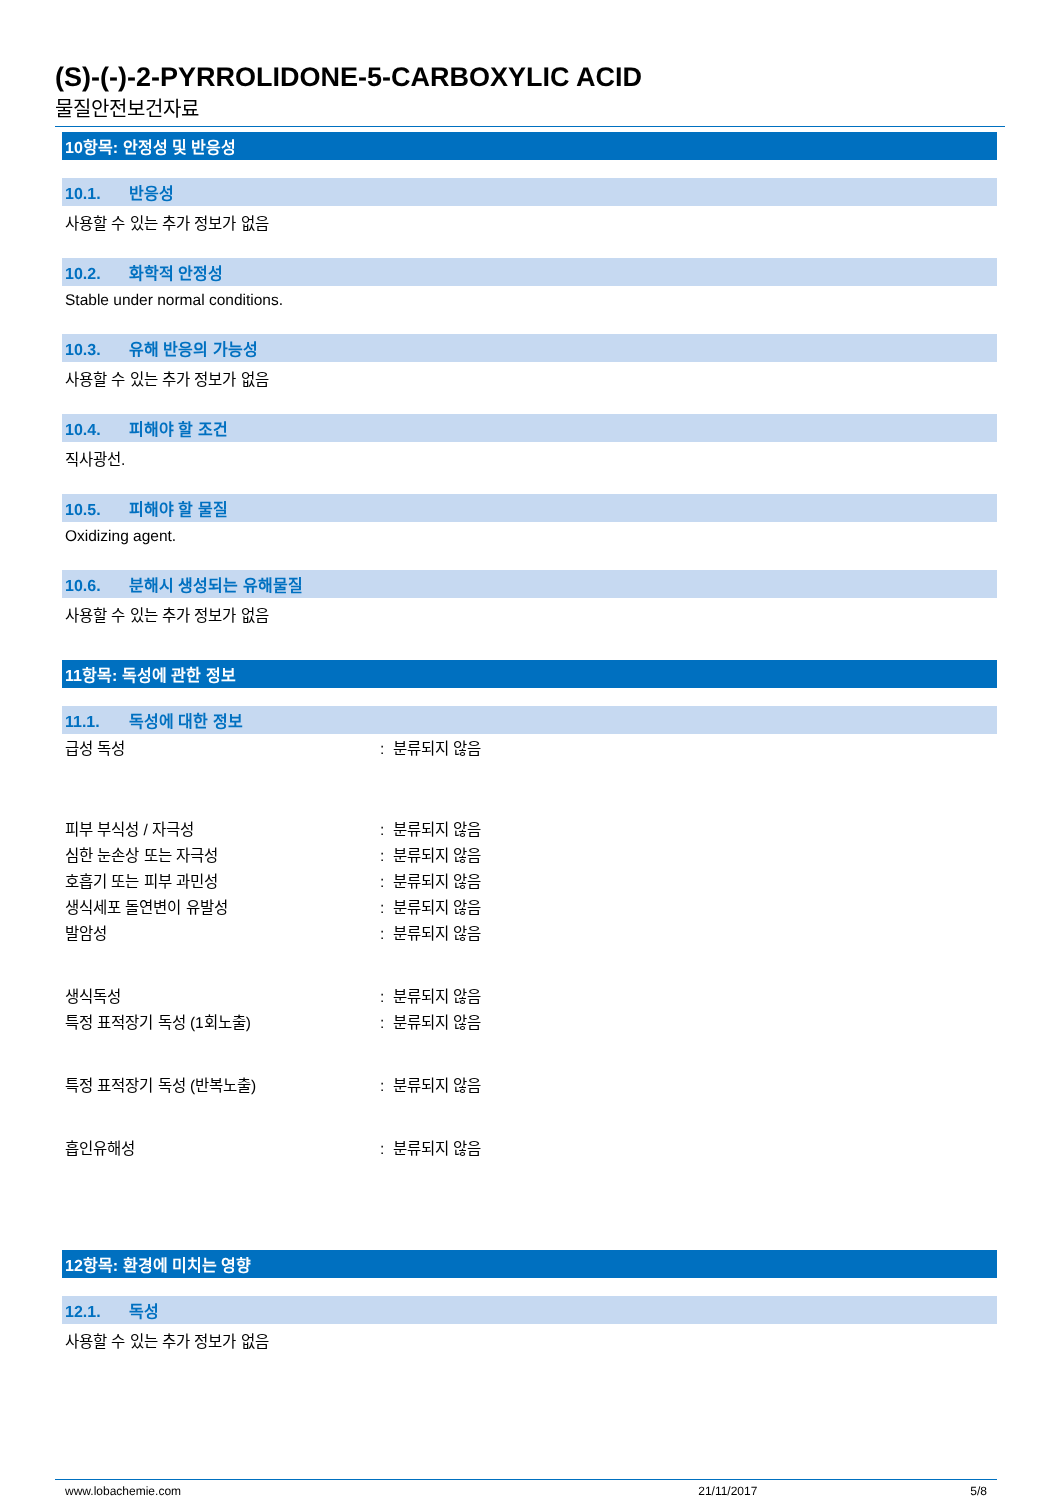(S)-(-)-2-PYRROLIDONE-5-CARBOXYLIC ACID
물질안전보건자료
10항목: 안정성 및 반응성
10.1. 반응성
사용할 수 있는 추가 정보가 없음
10.2. 화학적 안정성
Stable under normal conditions.
10.3. 유해 반응의 가능성
사용할 수 있는 추가 정보가 없음
10.4. 피해야 할 조건
직사광선.
10.5. 피해야 할 물질
Oxidizing agent.
10.6. 분해시 생성되는 유해물질
사용할 수 있는 추가 정보가 없음
11항목: 독성에 관한 정보
11.1. 독성에 대한 정보
급성 독성 : 분류되지 않음
피부 부식성 / 자극성 : 분류되지 않음
심한 눈손상 또는 자극성 : 분류되지 않음
호흡기 또는 피부 과민성 : 분류되지 않음
생식세포 돌연변이 유발성 : 분류되지 않음
발암성 : 분류되지 않음
생식독성 : 분류되지 않음
특정 표적장기 독성 (1회노출) : 분류되지 않음
특정 표적장기 독성 (반복노출) : 분류되지 않음
흡인유해성 : 분류되지 않음
12항목: 환경에 미치는 영향
12.1. 독성
사용할 수 있는 추가 정보가 없음
www.lobachemie.com 21/11/2017 5/8